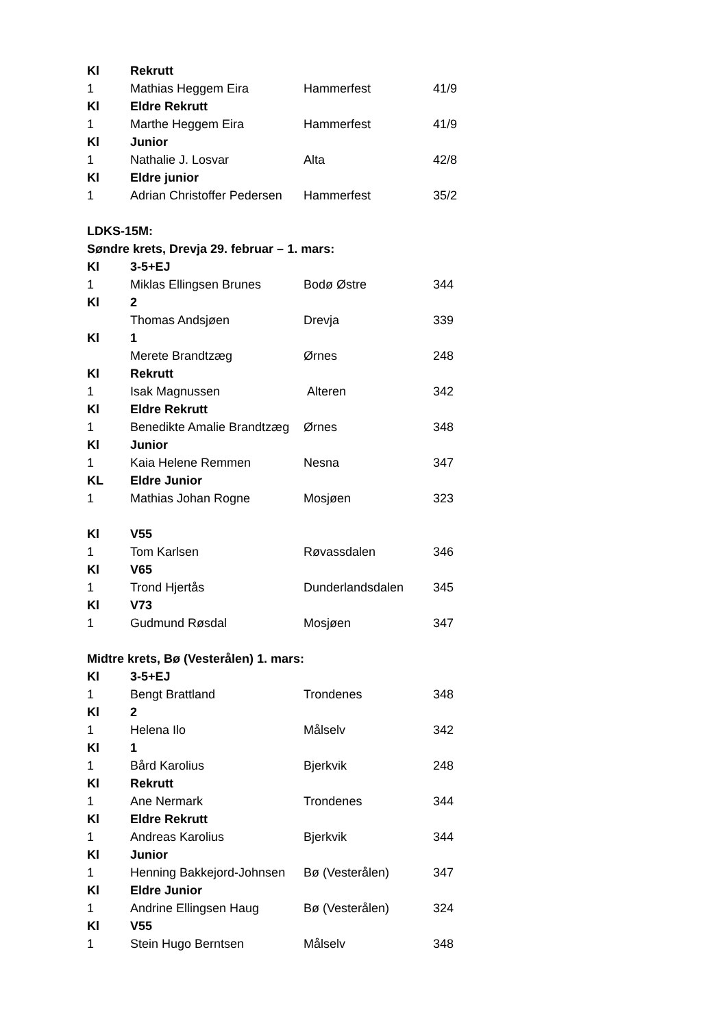| Kl | Rekrutt | | |
| 1 | Mathias Heggem Eira | Hammerfest | 41/9 |
| Kl | Eldre Rekrutt | | |
| 1 | Marthe Heggem Eira | Hammerfest | 41/9 |
| Kl | Junior | | |
| 1 | Nathalie J. Losvar | Alta | 42/8 |
| Kl | Eldre junior | | |
| 1 | Adrian Christoffer Pedersen | Hammerfest | 35/2 |
| LDKS-15M: | | | |
| Søndre krets, Drevja 29. februar – 1. mars: | | | |
| Kl | 3-5+EJ | | |
| 1 | Miklas Ellingsen Brunes | Bodø Østre | 344 |
| Kl | 2 | | |
| | Thomas Andsjøen | Drevja | 339 |
| Kl | 1 | | |
| | Merete Brandtzæg | Ørnes | 248 |
| Kl | Rekrutt | | |
| 1 | Isak Magnussen | Alteren | 342 |
| Kl | Eldre Rekrutt | | |
| 1 | Benedikte Amalie Brandtzæg | Ørnes | 348 |
| Kl | Junior | | |
| 1 | Kaia Helene Remmen | Nesna | 347 |
| KL | Eldre Junior | | |
| 1 | Mathias Johan Rogne | Mosjøen | 323 |
| Kl | V55 | | |
| 1 | Tom Karlsen | Røvassdalen | 346 |
| Kl | V65 | | |
| 1 | Trond Hjertås | Dunderlandsdalen | 345 |
| Kl | V73 | | |
| 1 | Gudmund Røsdal | Mosjøen | 347 |
| Midtre krets, Bø (Vesterålen) 1. mars: | | | |
| Kl | 3-5+EJ | | |
| 1 | Bengt Brattland | Trondenes | 348 |
| Kl | 2 | | |
| 1 | Helena Ilo | Målselv | 342 |
| Kl | 1 | | |
| 1 | Bård Karolius | Bjerkvik | 248 |
| Kl | Rekrutt | | |
| 1 | Ane Nermark | Trondenes | 344 |
| Kl | Eldre Rekrutt | | |
| 1 | Andreas Karolius | Bjerkvik | 344 |
| Kl | Junior | | |
| 1 | Henning Bakkejord-Johnsen | Bø (Vesterålen) | 347 |
| Kl | Eldre Junior | | |
| 1 | Andrine Ellingsen Haug | Bø (Vesterålen) | 324 |
| Kl | V55 | | |
| 1 | Stein Hugo Berntsen | Målselv | 348 |